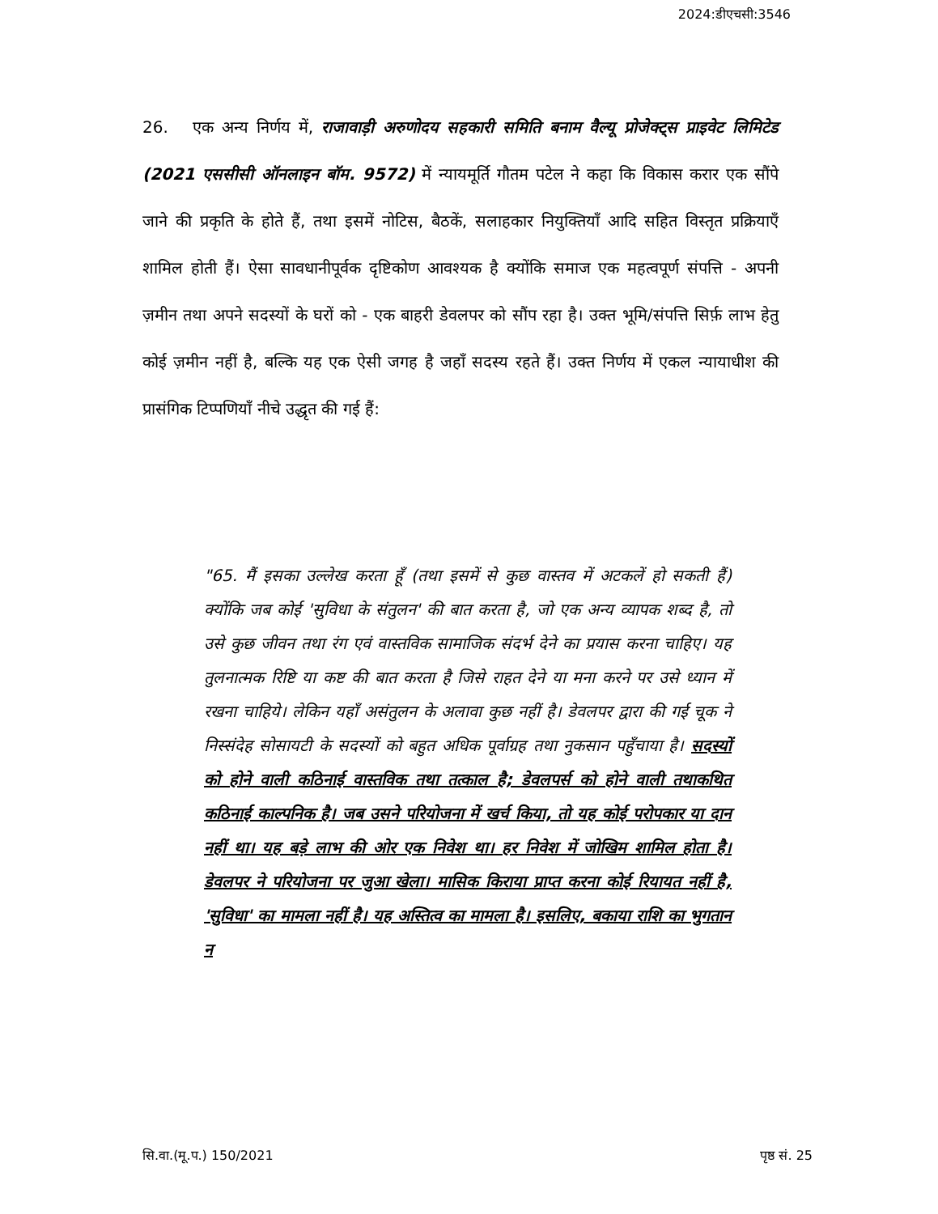2024:डीएचसी:3546
26. एक अन्य निर्णय में, राजावाड़ी अरुणोदय सहकारी समिति बनाम वैल्यू प्रोजेक्ट्स प्राइवेट लिमिटेड (2021 एससीसी ऑनलाइन बॉम. 9572) में न्यायमूर्ति गौतम पटेल ने कहा कि विकास करार एक सौंपे जाने की प्रकृति के होते हैं, तथा इसमें नोटिस, बैठकें, सलाहकार नियुक्तियाँ आदि सहित विस्तृत प्रक्रियाएँ शामिल होती हैं। ऐसा सावधानीपूर्वक दृष्टिकोण आवश्यक है क्योंकि समाज एक महत्वपूर्ण संपत्ति - अपनी ज़मीन तथा अपने सदस्यों के घरों को - एक बाहरी डेवलपर को सौंप रहा है। उक्त भूमि/संपत्ति सिर्फ़ लाभ हेतु कोई ज़मीन नहीं है, बल्कि यह एक ऐसी जगह है जहाँ सदस्य रहते हैं। उक्त निर्णय में एकल न्यायाधीश की प्रासंगिक टिप्पणियाँ नीचे उद्धृत की गई हैं:
"65. मैं इसका उल्लेख करता हूँ (तथा इसमें से कुछ वास्तव में अटकलें हो सकती हैं) क्योंकि जब कोई 'सुविधा के संतुलन' की बात करता है, जो एक अन्य व्यापक शब्द है, तो उसे कुछ जीवन तथा रंग एवं वास्तविक सामाजिक संदर्भ देने का प्रयास करना चाहिए। यह तुलनात्मक रिष्टि या कष्ट की बात करता है जिसे राहत देने या मना करने पर उसे ध्यान में रखना चाहिये। लेकिन यहाँ असंतुलन के अलावा कुछ नहीं है। डेवलपर द्वारा की गई चूक ने निस्संदेह सोसायटी के सदस्यों को बहुत अधिक पूर्वाग्रह तथा नुकसान पहुँचाया है। सदस्यों को होने वाली कठिनाई वास्तविक तथा तत्काल है; डेवलपर्स को होने वाली तथाकथित कठिनाई काल्पनिक है। जब उसने परियोजना में खर्च किया, तो यह कोई परोपकार या दान नहीं था। यह बड़े लाभ की ओर एक निवेश था। हर निवेश में जोखिम शामिल होता है। डेवलपर ने परियोजना पर जुआ खेला। मासिक किराया प्राप्त करना कोई रियायत नहीं है, 'सुविधा' का मामला नहीं है। यह अस्तित्व का मामला है। इसलिए, बकाया राशि का भुगतान न
सि.वा.(मू.प.) 150/2021 पृष्ठ सं. 25